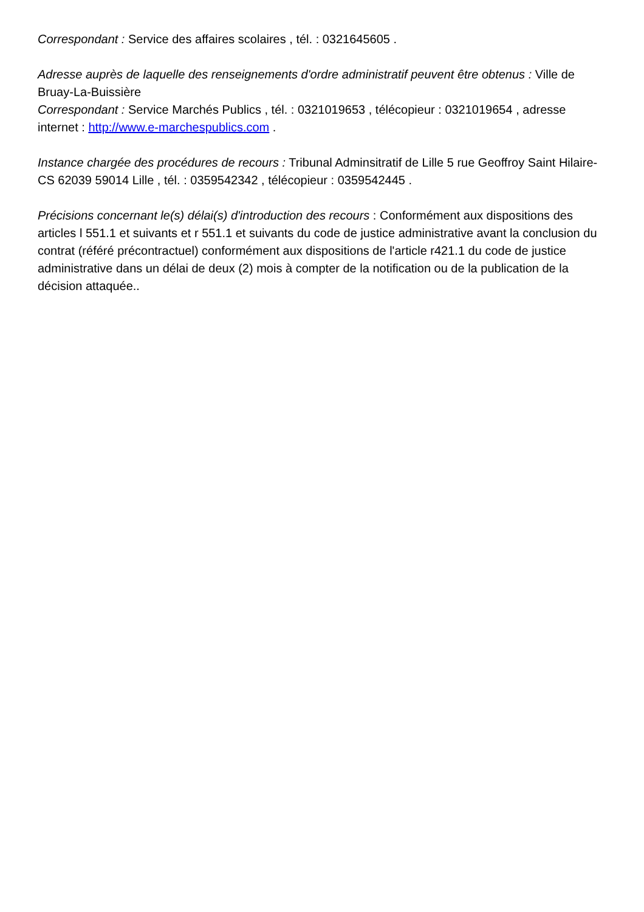Correspondant : Service des affaires scolaires , tél. : 0321645605 .
Adresse auprès de laquelle des renseignements d'ordre administratif peuvent être obtenus : Ville de Bruay-La-Buissière
Correspondant : Service Marchés Publics , tél. : 0321019653 , télécopieur : 0321019654 , adresse internet : http://www.e-marchespublics.com .
Instance chargée des procédures de recours : Tribunal Adminsitratif de Lille 5 rue Geoffroy Saint Hilaire- CS 62039 59014 Lille , tél. : 0359542342 , télécopieur : 0359542445 .
Précisions concernant le(s) délai(s) d'introduction des recours : Conformément aux dispositions des articles l 551.1 et suivants et r 551.1 et suivants du code de justice administrative avant la conclusion du contrat (référé précontractuel) conformément aux dispositions de l'article r421.1 du code de justice administrative dans un délai de deux (2) mois à compter de la notification ou de la publication de la décision attaquée..